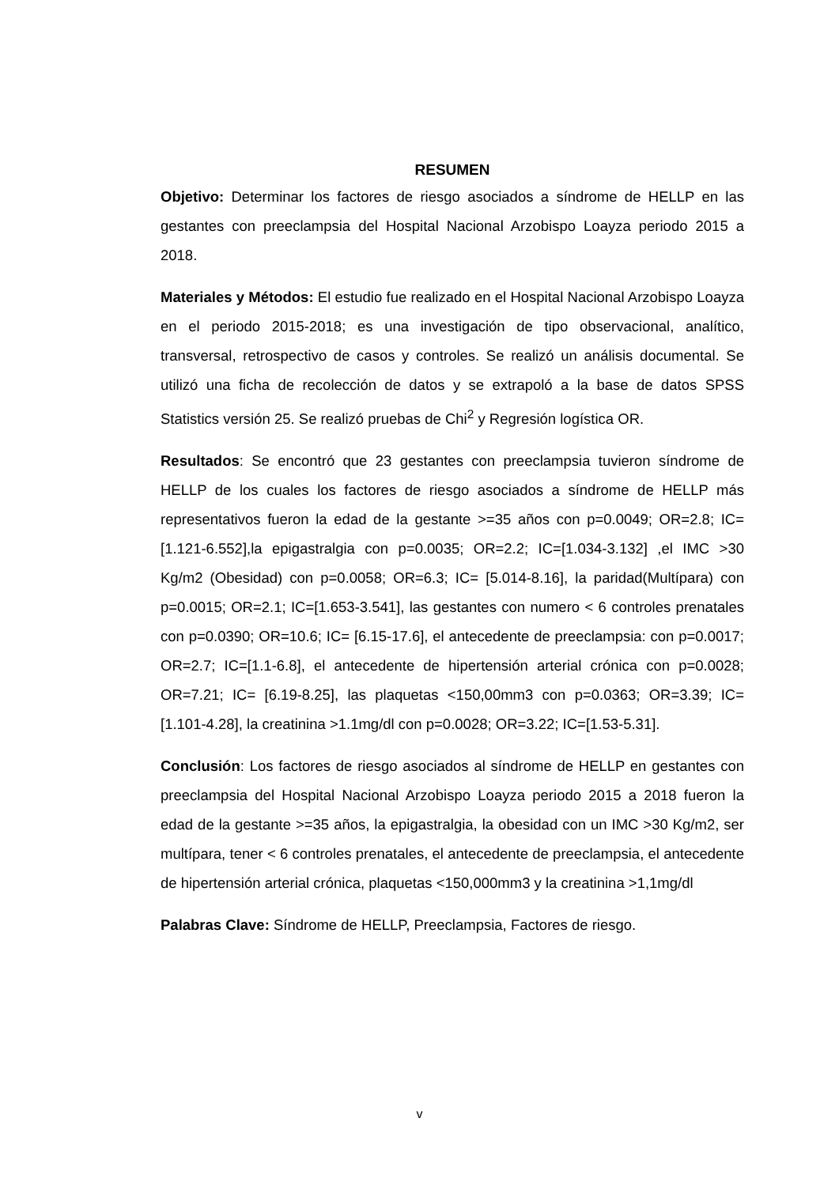RESUMEN
Objetivo: Determinar los factores de riesgo asociados a síndrome de HELLP en las gestantes con preeclampsia del Hospital Nacional Arzobispo Loayza periodo 2015 a 2018.
Materiales y Métodos: El estudio fue realizado en el Hospital Nacional Arzobispo Loayza en el periodo 2015-2018; es una investigación de tipo observacional, analítico, transversal, retrospectivo de casos y controles. Se realizó un análisis documental. Se utilizó una ficha de recolección de datos y se extrapoló a la base de datos SPSS Statistics versión 25. Se realizó pruebas de Chi<sup>2</sup> y Regresión logística OR.
Resultados: Se encontró que 23 gestantes con preeclampsia tuvieron síndrome de HELLP de los cuales los factores de riesgo asociados a síndrome de HELLP más representativos fueron la edad de la gestante >=35 años con p=0.0049; OR=2.8; IC=[1.121-6.552],la epigastralgia con p=0.0035; OR=2.2; IC=[1.034-3.132] ,el IMC >30 Kg/m2 (Obesidad) con p=0.0058; OR=6.3; IC= [5.014-8.16], la paridad(Multípara) con p=0.0015; OR=2.1; IC=[1.653-3.541], las gestantes con numero < 6 controles prenatales con p=0.0390; OR=10.6; IC= [6.15-17.6], el antecedente de preeclampsia: con p=0.0017; OR=2.7; IC=[1.1-6.8], el antecedente de hipertensión arterial crónica con p=0.0028; OR=7.21; IC= [6.19-8.25], las plaquetas <150,00mm3 con p=0.0363; OR=3.39; IC=[1.101-4.28], la creatinina >1.1mg/dl con p=0.0028; OR=3.22; IC=[1.53-5.31].
Conclusión: Los factores de riesgo asociados al síndrome de HELLP en gestantes con preeclampsia del Hospital Nacional Arzobispo Loayza periodo 2015 a 2018 fueron la edad de la gestante >=35 años, la epigastralgia, la obesidad con un IMC >30 Kg/m2, ser multípara, tener < 6 controles prenatales, el antecedente de preeclampsia, el antecedente de hipertensión arterial crónica, plaquetas <150,000mm3 y la creatinina >1,1mg/dl
Palabras Clave: Síndrome de HELLP, Preeclampsia, Factores de riesgo.
v